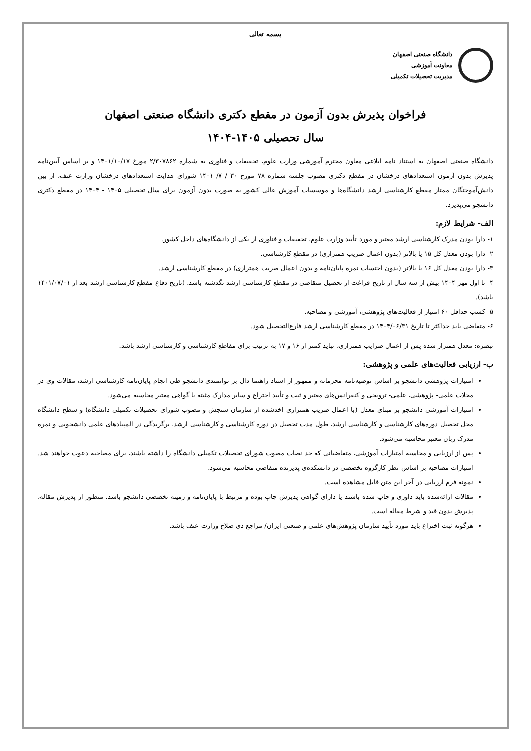بسمه تعالی
دانشگاه صنعتی اصفهان
معاونت آموزشی
مدیریت تحصیلات تکمیلی
فراخوان پذیرش بدون آزمون در مقطع دکتری دانشگاه صنعتی اصفهان
سال تحصیلی ۱۴۰۵-۱۴۰۴
دانشگاه صنعتی اصفهان به استناد نامه ابلاغی معاون محترم آموزشی وزارت علوم، تحقیقات و فناوری به شماره ۲/۳۰۷۸۶۲ مورخ ۱۴۰۱/۱۰/۱۷ و بر اساس آیین‌نامه پذیرش بدون آزمون استعدادهای درخشان در مقطع دکتری مصوب جلسه شماره ۷۸ مورخ ۳۰ / ۷/ ۱۴۰۱ شورای هدایت استعدادهای درخشان وزارت عتف، از بین دانش‌آموختگان ممتاز مقطع کارشناسی ارشد دانشگاه‌ها و موسسات آموزش عالی کشور به صورت بدون آزمون برای سال تحصیلی ۱۴۰۵ - ۱۴۰۴ در مقطع دکتری دانشجو می‌پذیرد.
الف- شرایط لازم:
۱- دارا بودن مدرک کارشناسی ارشد معتبر و مورد تأیید وزارت علوم، تحقیقات و فناوری از یکی از دانشگاه‌های داخل کشور.
۲- دارا بودن معدل کل ۱۵ یا بالاتر (بدون اعمال ضریب همترازی) در مقطع کارشناسی.
۳- دارا بودن معدل کل ۱۶ یا بالاتر (بدون احتساب نمره پایان‌نامه و بدون اعمال ضریب همترازی) در مقطع کارشناسی ارشد.
۴- تا اول مهر ۱۴۰۴ بیش از سه سال از تاریخ فراغت از تحصیل متقاضی در مقطع کارشناسی ارشد نگذشته باشد. (تاریخ دفاع مقطع کارشناسی ارشد بعد از ۱۴۰۱/۰۷/۰۱ باشد).
۵- کسب حداقل ۶۰ امتیاز از فعالیت‌های پژوهشی، آموزشی و مصاحبه.
۶- متقاضی باید حداکثر تا تاریخ ۱۴۰۴/۰۶/۳۱ در مقطع کارشناسی ارشد فارغ‌التحصیل شود.
تبصره: معدل همتراز شده پس از اعمال ضرایب همترازی، نباید کمتر از ۱۶ و ۱۷ به ترتیب برای مقاطع کارشناسی و کارشناسی ارشد باشد.
ب- ارزیابی فعالیت‌های علمی و پژوهشی:
امتیازات پژوهشی دانشجو بر اساس توصیه‌نامه محرمانه و ممهور از استاد راهنما دال بر توانمندی دانشجو طی انجام پایان‌نامه کارشناسی ارشد، مقالات وی در مجلات علمی- پژوهشی، علمی- ترویجی و کنفرانس‌های معتبر و ثبت و تأیید اختراع و سایر مدارک مثبته با گواهی معتبر محاسبه می‌شود.
امتیازات آموزشی دانشجو بر مبنای معدل (با اعمال ضریب همترازی اخذشده از سازمان سنجش و مصوب شورای تحصیلات تکمیلی دانشگاه) و سطح دانشگاه محل تحصیل دوره‌های کارشناسی و کارشناسی ارشد، طول مدت تحصیل در دوره کارشناسی و کارشناسی ارشد، برگزیدگی در المپیادهای علمی دانشجویی و نمره مدرک زبان معتبر محاسبه می‌شود.
پس از ارزیابی و محاسبه امتیازات آموزشی، متقاضیانی که حد نصاب مصوب شورای تحصیلات تکمیلی دانشگاه را داشته باشند، برای مصاحبه دعوت خواهند شد. امتیازات مصاحبه بر اساس نظر کارگروه تخصصی در دانشکده‌ی پذیرنده متقاضی محاسبه می‌شود.
نمونه فرم ارزیابی در آخر این متن قابل مشاهده است.
مقالات ارائه‌شده باید داوری و چاپ شده باشند یا دارای گواهی پذیرش چاپ بوده و مرتبط با پایان‌نامه و زمینه تخصصی دانشجو باشد. منظور از پذیرش مقاله، پذیرش بدون قید و شرط مقاله است.
هرگونه ثبت اختراع باید مورد تأیید سازمان پژوهش‌های علمی و صنعتی ایران/ مراجع ذی صلاح وزارت عتف باشد.